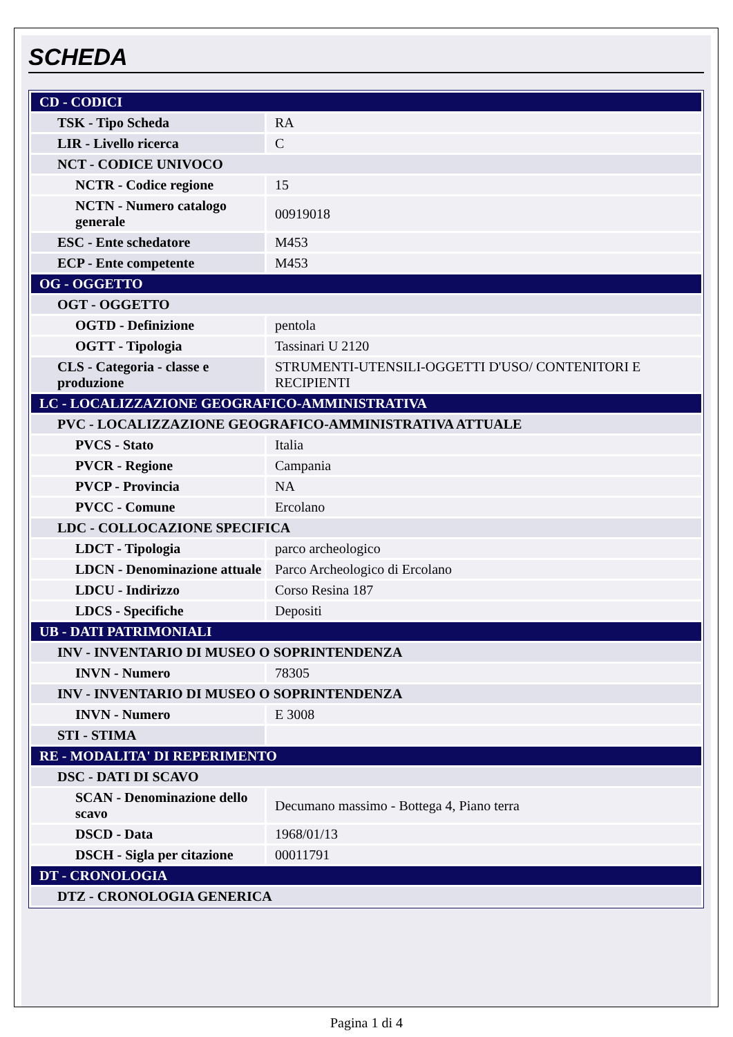SCHEDA
| CD - CODICI | |
| TSK - Tipo Scheda | RA |
| LIR - Livello ricerca | C |
| NCT - CODICE UNIVOCO | |
| NCTR - Codice regione | 15 |
| NCTN - Numero catalogo generale | 00919018 |
| ESC - Ente schedatore | M453 |
| ECP - Ente competente | M453 |
| OG - OGGETTO | |
| OGT - OGGETTO | |
| OGTD - Definizione | pentola |
| OGTT - Tipologia | Tassinari U 2120 |
| CLS - Categoria - classe e produzione | STRUMENTI-UTENSILI-OGGETTI D'USO/ CONTENITORI E RECIPIENTI |
| LC - LOCALIZZAZIONE GEOGRAFICO-AMMINISTRATIVA | |
| PVC - LOCALIZZAZIONE GEOGRAFICO-AMMINISTRATIVA ATTUALE | |
| PVCS - Stato | Italia |
| PVCR - Regione | Campania |
| PVCP - Provincia | NA |
| PVCC - Comune | Ercolano |
| LDC - COLLOCAZIONE SPECIFICA | |
| LDCT - Tipologia | parco archeologico |
| LDCN - Denominazione attuale | Parco Archeologico di Ercolano |
| LDCU - Indirizzo | Corso Resina 187 |
| LDCS - Specifiche | Depositi |
| UB - DATI PATRIMONIALI | |
| INV - INVENTARIO DI MUSEO O SOPRINTENDENZA | |
| INVN - Numero | 78305 |
| INV - INVENTARIO DI MUSEO O SOPRINTENDENZA | |
| INVN - Numero | E 3008 |
| STI - STIMA | |
| RE - MODALITA' DI REPERIMENTO | |
| DSC - DATI DI SCAVO | |
| SCAN - Denominazione dello scavo | Decumano massimo - Bottega 4, Piano terra |
| DSCD - Data | 1968/01/13 |
| DSCH - Sigla per citazione | 00011791 |
| DT - CRONOLOGIA | |
| DTZ - CRONOLOGIA GENERICA | |
Pagina 1 di 4